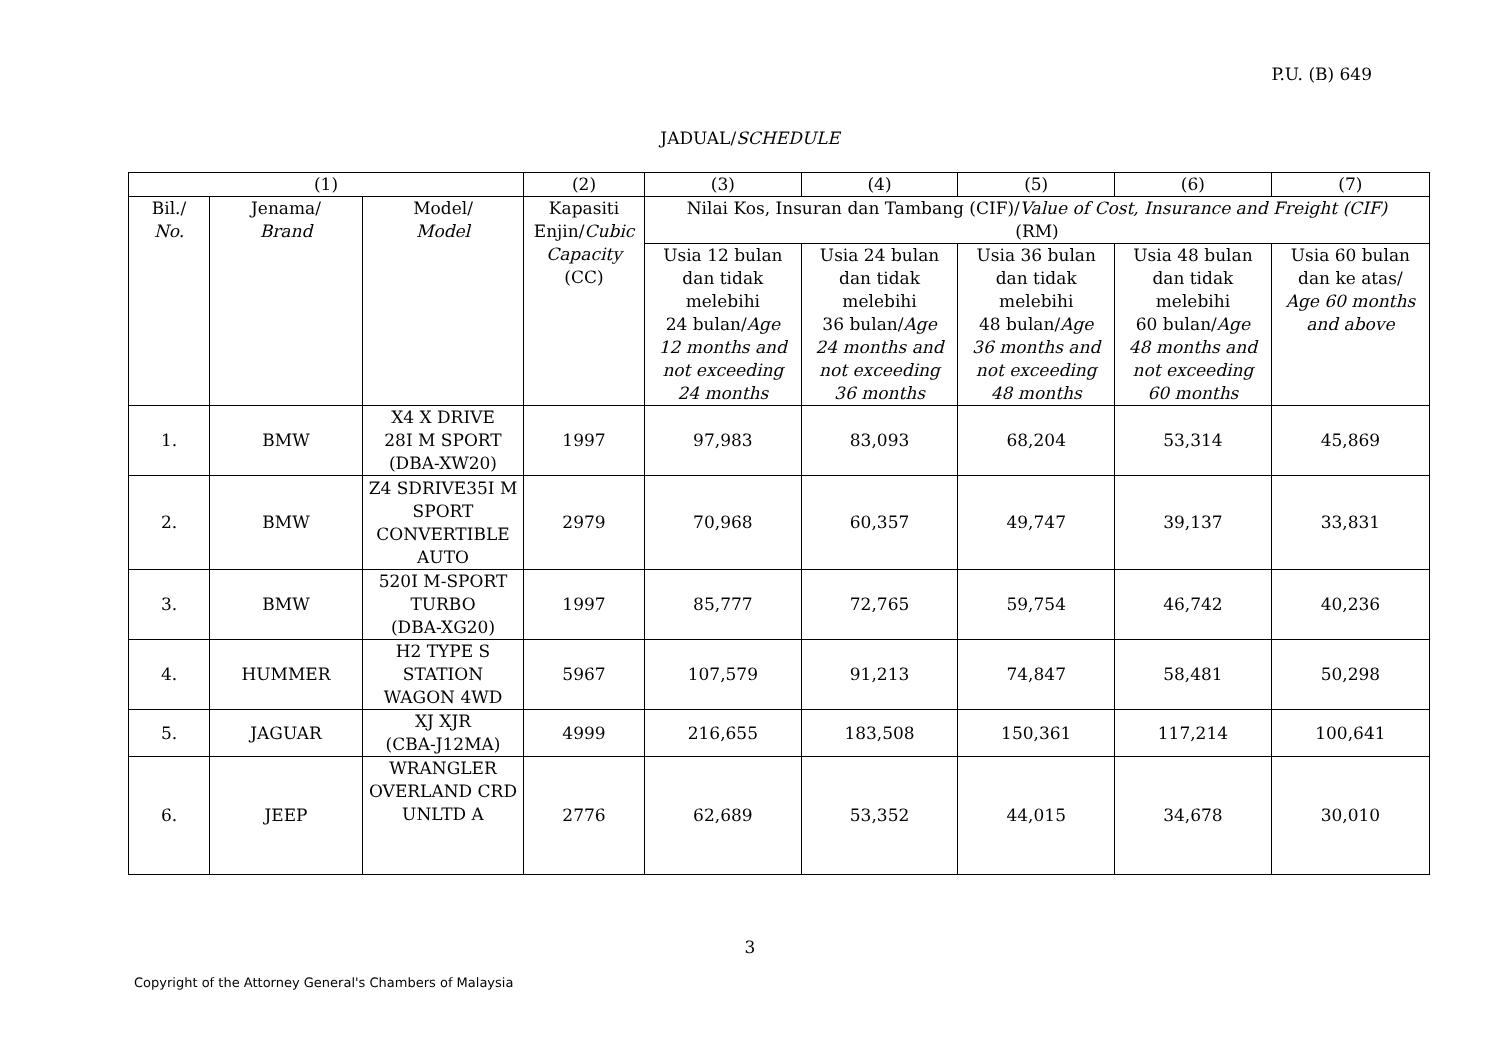P.U. (B) 649
JADUAL/SCHEDULE
| (1) | | | (2) | (3) | (4) | (5) | (6) | (7) |
| Bil./ No. | Jenama/ Brand | Model/ Model | Kapasiti Enjin/ Cubic Capacity (CC) | Nilai Kos, Insuran dan Tambang (CIF)/ Value of Cost, Insurance and Freight (CIF) (RM) | | | | |
| | | | | Usia 12 bulan dan tidak melebihi 24 bulan/ Age 12 months and not exceeding 24 months | Usia 24 bulan dan tidak melebihi 36 bulan/ Age 24 months and not exceeding 36 months | Usia 36 bulan dan tidak melebihi 48 bulan/ Age 36 months and not exceeding 48 months | Usia 48 bulan dan tidak melebihi 60 bulan/ Age 48 months and not exceeding 60 months | Usia 60 bulan dan ke atas/ Age 60 months and above |
| 1. | BMW | X4 X DRIVE 28I M SPORT (DBA-XW20) | 1997 | 97,983 | 83,093 | 68,204 | 53,314 | 45,869 |
| 2. | BMW | Z4 SDRIVE35I M SPORT CONVERTIBLE AUTO | 2979 | 70,968 | 60,357 | 49,747 | 39,137 | 33,831 |
| 3. | BMW | 520I M-SPORT TURBO (DBA-XG20) | 1997 | 85,777 | 72,765 | 59,754 | 46,742 | 40,236 |
| 4. | HUMMER | H2 TYPE S STATION WAGON 4WD | 5967 | 107,579 | 91,213 | 74,847 | 58,481 | 50,298 |
| 5. | JAGUAR | XJ XJR (CBA-J12MA) | 4999 | 216,655 | 183,508 | 150,361 | 117,214 | 100,641 |
| 6. | JEEP | WRANGLER OVERLAND CRD UNLTD A | 2776 | 62,689 | 53,352 | 44,015 | 34,678 | 30,010 |
3
Copyright of the Attorney General's Chambers of Malaysia